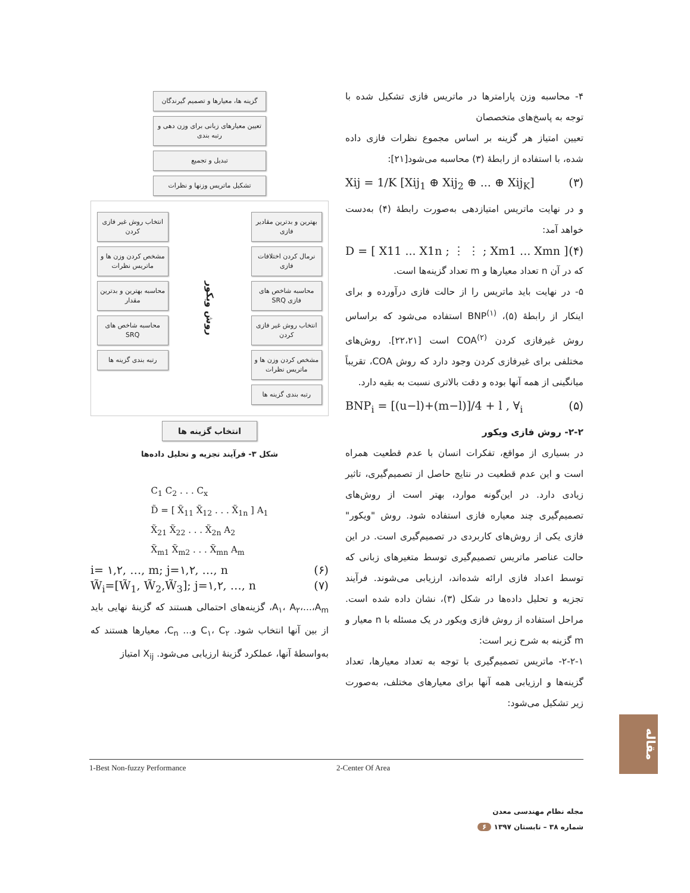۴- محاسبه وزن پارامترها در ماتریس فازی تشکیل شده با توجه به پاسخ‌های متخصصان
تعیین امتیاز هر گزینه بر اساس مجموع نظرات فازی داده شده، با استفاده از رابطهٔ (۳) محاسبه می‌شود[۲۱]:
Xij = 1/K [Xij<sub>1</sub> ⊕ Xij<sub>2</sub> ⊕ ... ⊕ Xij<sub>K</sub>] (۳)
و در نهایت ماتریس امتیازدهی به‌صورت رابطهٔ (۴) به‌دست خواهد آمد:
D = [ X11 ... X1n ; ⋮ ⋮ ; Xm1 ... Xmn ] (۴)
که در آن n تعداد معیارها و m تعداد گزینه‌ها است.
۵- در نهایت باید ماتریس را از حالت فازی درآورده و برای اینکار از رابطهٔ (۵)، BNP<sup>(۱)</sup> استفاده می‌شود که براساس روش غیرفازی کردن COA<sup>(۲)</sup> است [۲۲،۲۱]. روش‌های مختلفی برای غیرفازی کردن وجود دارد که روش COA، تقریباً میانگینی از همه آنها بوده و دقت بالاتری نسبت به بقیه دارد.
BNP<sub>i</sub> = [(u−l)+(m−l)]/4 + l , ∀<sub>i</sub> (۵)
۲-۲- روش فازی ویکور
در بسیاری از مواقع، تفکرات انسان با عدم قطعیت همراه است و این عدم قطعیت در نتایج حاصل از تصمیم‌گیری، تاثیر زیادی دارد. در این‌گونه موارد، بهتر است از روش‌های تصمیم‌گیری چند معیاره فازی استفاده شود. روش "ویکور" فازی یکی از روش‌های کاربردی در تصمیم‌گیری است. در این حالت عناصر ماتریس تصمیم‌گیری توسط متغیرهای زبانی که توسط اعداد فازی ارائه شده‌اند، ارزیابی می‌شوند. فرآیند تجزیه و تحلیل داده‌ها در شکل (۳)، نشان داده شده است. مراحل استفاده از روش فازی ویکور در یک مسئله با n معیار و m گزینه به شرح زیر است:
۲-۲-۱- ماتریس تصمیم‌گیری با توجه به تعداد معیارها، تعداد گزینه‌ها و ارزیابی همه آنها برای معیارهای مختلف، به‌صورت زیر تشکیل می‌شود:
گزینه ها، معیارها و تصمیم گیرندگان
تعیین معیارهای زبانی برای وزن دهی و رتبه بندی
تبدیل و تجمیع
تشکیل ماتریس وزنها و نظرات
بهترین و بدترین مقادیر فازی
نرمال کردن اختلافات فازی
محاسبه شاخص های فازی SRQ
انتخاب روش غیر فازی کردن
مشخص کردن وزن ها و ماتریس نظرات
رتبه بندی گزینه ها
روش ویکور
انتخاب روش غیر فازی کردن
مشخص کردن وزن ها و ماتریس نظرات
محاسبه بهترین و بدترین مقدار
محاسبه شاخص های SRQ
رتبه بندی گزینه ها
انتخاب گزینه ها
شکل ۳- فرآیند تجزیه و تحلیل داده‌ها
C<sub>1</sub> C<sub>2</sub> . . . C<sub>x</sub>
D̃ = [ X̃<sub>11</sub> X̃<sub>12</sub> . . . X̃<sub>1n</sub> ] A<sub>1</sub>
X̃<sub>21</sub> X̃<sub>22</sub> . . . X̃<sub>2n</sub> A<sub>2</sub>
X̃<sub>m1</sub> X̃<sub>m2</sub> . . . X̃<sub>mn</sub> A<sub>m</sub>
i= ۱,۲, …, m; j=۱,۲, …, n (۶)
W̃<sub>i</sub>=[W̃<sub>1</sub>, W̃<sub>2</sub>,W̃<sub>3</sub>]; j=۱,۲, …, n (۷)
A<sub>۱</sub>، A<sub>۲</sub>،...،A<sub>m</sub>، گزینه‌های احتمالی هستند که گزینهٔ نهایی باید از بین آنها انتخاب شود. C<sub>۱</sub>، C<sub>۲</sub> و... C<sub>n</sub>، معیارها هستند که به‌واسطهٔ آنها، عملکرد گزینهٔ ارزیابی می‌شود. X<sub>ij</sub> امتیاز
1-Best Non-fuzzy Performance 2-Center Of Area
مقاله
مجله نظام مهندسی معدن
شماره ۳۸ – تابستان ۱۳۹۷ ۶